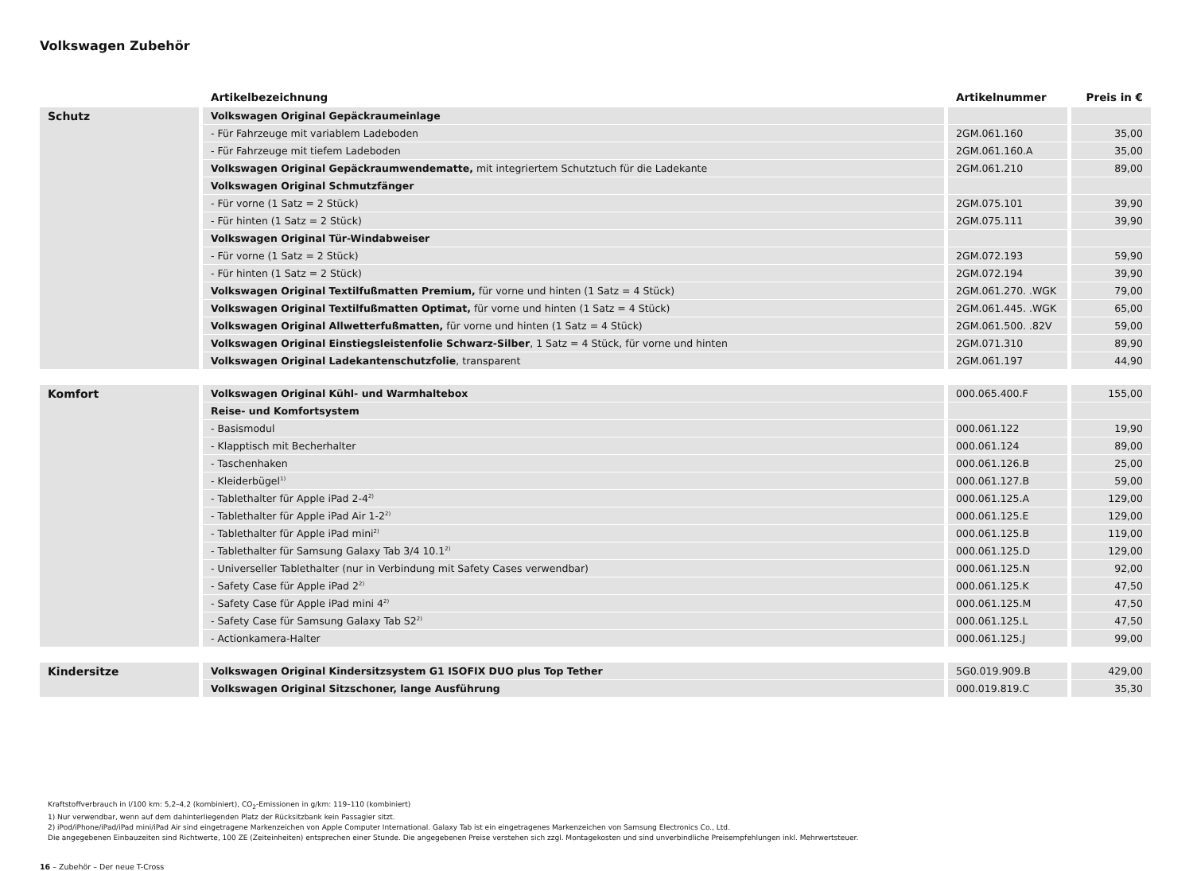Volkswagen Zubehör
| | Artikelbezeichnung | Artikelnummer | Preis in € |
| --- | --- | --- | --- |
| Schutz | Volkswagen Original Gepäckraumeinlage | | |
| | - Für Fahrzeuge mit variablem Ladeboden | 2GM.061.160 | 35,00 |
| | - Für Fahrzeuge mit tiefem Ladeboden | 2GM.061.160.A | 35,00 |
| | Volkswagen Original Gepäckraumwendematte, mit integriertem Schutztuch für die Ladekante | 2GM.061.210 | 89,00 |
| | Volkswagen Original Schmutzfänger | | |
| | - Für vorne (1 Satz = 2 Stück) | 2GM.075.101 | 39,90 |
| | - Für hinten (1 Satz = 2 Stück) | 2GM.075.111 | 39,90 |
| | Volkswagen Original Tür-Windabweiser | | |
| | - Für vorne (1 Satz = 2 Stück) | 2GM.072.193 | 59,90 |
| | - Für hinten (1 Satz = 2 Stück) | 2GM.072.194 | 39,90 |
| | Volkswagen Original Textilfußmatten Premium, für vorne und hinten (1 Satz = 4 Stück) | 2GM.061.270. .WGK | 79,00 |
| | Volkswagen Original Textilfußmatten Optimat, für vorne und hinten (1 Satz = 4 Stück) | 2GM.061.445. .WGK | 65,00 |
| | Volkswagen Original Allwetterfußmatten, für vorne und hinten (1 Satz = 4 Stück) | 2GM.061.500. .82V | 59,00 |
| | Volkswagen Original Einstiegsleistenfolie Schwarz-Silber , 1 Satz = 4 Stück, für vorne und hinten | 2GM.071.310 | 89,90 |
| | Volkswagen Original Ladekantenschutzfolie , transparent | 2GM.061.197 | 44,90 |
| Komfort | Volkswagen Original Kühl- und Warmhaltebox | 000.065.400.F | 155,00 |
| | Reise- und Komfortsystem | | |
| | - Basismodul | 000.061.122 | 19,90 |
| | - Klapptisch mit Becherhalter | 000.061.124 | 89,00 |
| | - Taschenhaken | 000.061.126.B | 25,00 |
| | - Kleiderbügel<sup>1)</sup> | 000.061.127.B | 59,00 |
| | - Tablethalter für Apple iPad 2-4<sup>2)</sup> | 000.061.125.A | 129,00 |
| | - Tablethalter für Apple iPad Air 1-2<sup>2)</sup> | 000.061.125.E | 129,00 |
| | - Tablethalter für Apple iPad mini<sup>2)</sup> | 000.061.125.B | 119,00 |
| | - Tablethalter für Samsung Galaxy Tab 3/4 10.1<sup>2)</sup> | 000.061.125.D | 129,00 |
| | - Universeller Tablethalter (nur in Verbindung mit Safety Cases verwendbar) | 000.061.125.N | 92,00 |
| | - Safety Case für Apple iPad 2<sup>2)</sup> | 000.061.125.K | 47,50 |
| | - Safety Case für Apple iPad mini 4<sup>2)</sup> | 000.061.125.M | 47,50 |
| | - Safety Case für Samsung Galaxy Tab S2<sup>2)</sup> | 000.061.125.L | 47,50 |
| | - Actionkamera-Halter | 000.061.125.J | 99,00 |
| Kindersitze | Volkswagen Original Kindersitzsystem G1 ISOFIX DUO plus Top Tether | 5G0.019.909.B | 429,00 |
| | Volkswagen Original Sitzschoner, lange Ausführung | 000.019.819.C | 35,30 |
Kraftstoffverbrauch in l/100 km: 5,2–4,2 (kombiniert), CO<sub>2</sub>-Emissionen in g/km: 119–110 (kombiniert)
1) Nur verwendbar, wenn auf dem dahinterliegenden Platz der Rücksitzbank kein Passagier sitzt.
2) iPod/iPhone/iPad/iPad mini/iPad Air sind eingetragene Markenzeichen von Apple Computer International. Galaxy Tab ist ein eingetragenes Markenzeichen von Samsung Electronics Co., Ltd.
Die angegebenen Einbauzeiten sind Richtwerte, 100 ZE (Zeiteinheiten) entsprechen einer Stunde. Die angegebenen Preise verstehen sich zzgl. Montagekosten und sind unverbindliche Preisempfehlungen inkl. Mehrwertsteuer.
16 – Zubehör – Der neue T-Cross